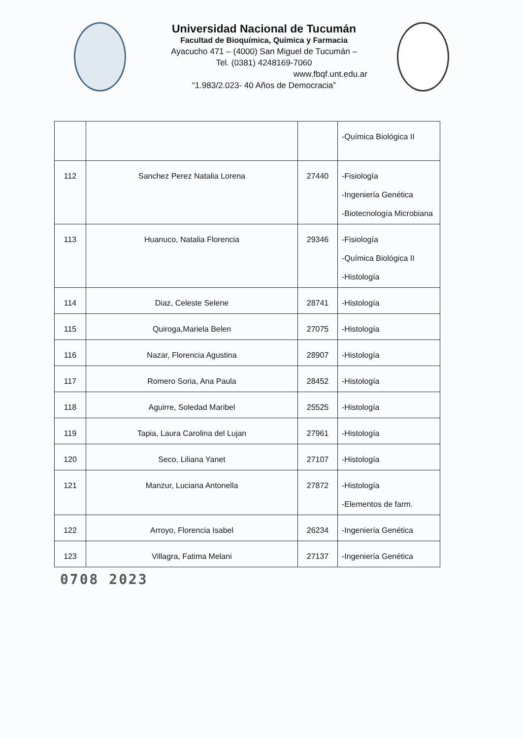Universidad Nacional de Tucumán
Facultad de Bioquímica, Química y Farmacia
Ayacucho 471 – (4000) San Miguel de Tucumán –
Tel. (0381) 4248169-7060
www.fbqf.unt.edu.ar
“1.983/2.023- 40 Años de Democracia”
| | | | -Química Biológica II |
| 112 | Sanchez Perez Natalia Lorena | 27440 | -Fisiología -Ingeniería Genética -Biotecnología Microbiana |
| 113 | Huanuco, Natalia Florencia | 29346 | -Fisiología -Química Biológica II -Histología |
| 114 | Diaz, Celeste Selene | 28741 | -Histología |
| 115 | Quiroga,Mariela Belen | 27075 | -Histología |
| 116 | Nazar, Florencia Agustina | 28907 | -Histología |
| 117 | Romero Soria, Ana Paula | 28452 | -Histología |
| 118 | Aguirre, Soledad Maribel | 25525 | -Histología |
| 119 | Tapia, Laura Carolina del Lujan | 27961 | -Histología |
| 120 | Seco, Liliana Yanet | 27107 | -Histología |
| 121 | Manzur, Luciana Antonella | 27872 | -Histología -Elementos de farm. |
| 122 | Arroyo, Florencia Isabel | 26234 | -Ingeniería Genética |
| 123 | Villagra, Fatima Melani | 27137 | -Ingeniería Genética |
0708 2023